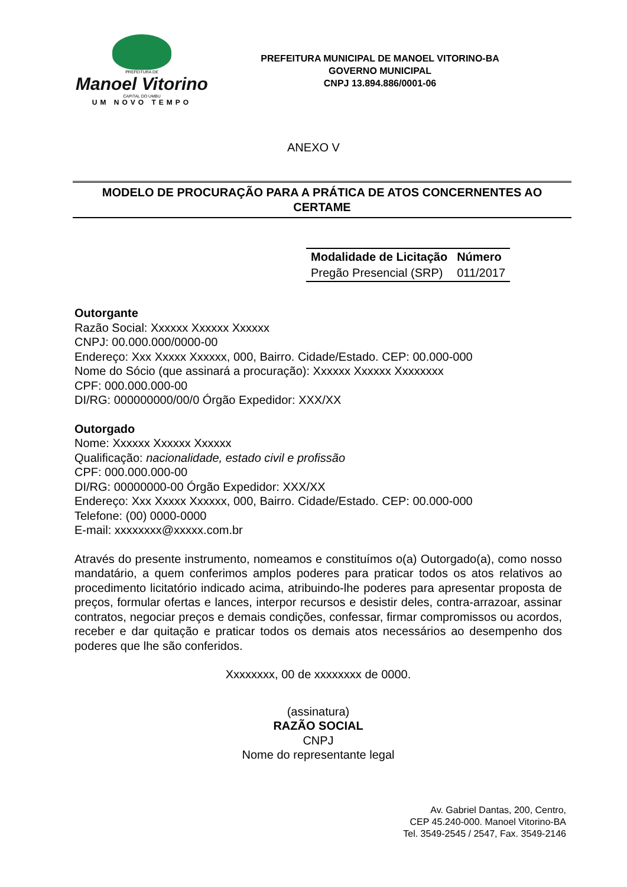PREFEITURA DE
Manoel Vitorino
CAPITAL DO UMBU
UM NOVO TEMPO
PREFEITURA MUNICIPAL DE MANOEL VITORINO-BA
GOVERNO MUNICIPAL
CNPJ 13.894.886/0001-06
ANEXO V
MODELO DE PROCURAÇÃO PARA A PRÁTICA DE ATOS CONCERNENTES AO CERTAME
| Modalidade de Licitação | Número |
| --- | --- |
| Pregão Presencial (SRP) | 011/2017 |
Outorgante
Razão Social: Xxxxxx Xxxxxx Xxxxxx
CNPJ: 00.000.000/0000-00
Endereço: Xxx Xxxxx Xxxxxx, 000, Bairro. Cidade/Estado. CEP: 00.000-000
Nome do Sócio (que assinará a procuração): Xxxxxx Xxxxxx Xxxxxxxx
CPF: 000.000.000-00
DI/RG: 000000000/00/0 Órgão Expedidor: XXX/XX
Outorgado
Nome: Xxxxxx Xxxxxx Xxxxxx
Qualificação: nacionalidade, estado civil e profissão
CPF: 000.000.000-00
DI/RG: 00000000-00 Órgão Expedidor: XXX/XX
Endereço: Xxx Xxxxx Xxxxxx, 000, Bairro. Cidade/Estado. CEP: 00.000-000
Telefone: (00) 0000-0000
E-mail: xxxxxxxx@xxxxx.com.br
Através do presente instrumento, nomeamos e constituímos o(a) Outorgado(a), como nosso mandatário, a quem conferimos amplos poderes para praticar todos os atos relativos ao procedimento licitatório indicado acima, atribuindo-lhe poderes para apresentar proposta de preços, formular ofertas e lances, interpor recursos e desistir deles, contra-arrazoar, assinar contratos, negociar preços e demais condições, confessar, firmar compromissos ou acordos, receber e dar quitação e praticar todos os demais atos necessários ao desempenho dos poderes que lhe são conferidos.
Xxxxxxxx, 00 de xxxxxxxx de 0000.
(assinatura)
RAZÃO SOCIAL
CNPJ
Nome do representante legal
Av. Gabriel Dantas, 200, Centro,
CEP 45.240-000. Manoel Vitorino-BA
Tel. 3549-2545 / 2547, Fax. 3549-2146